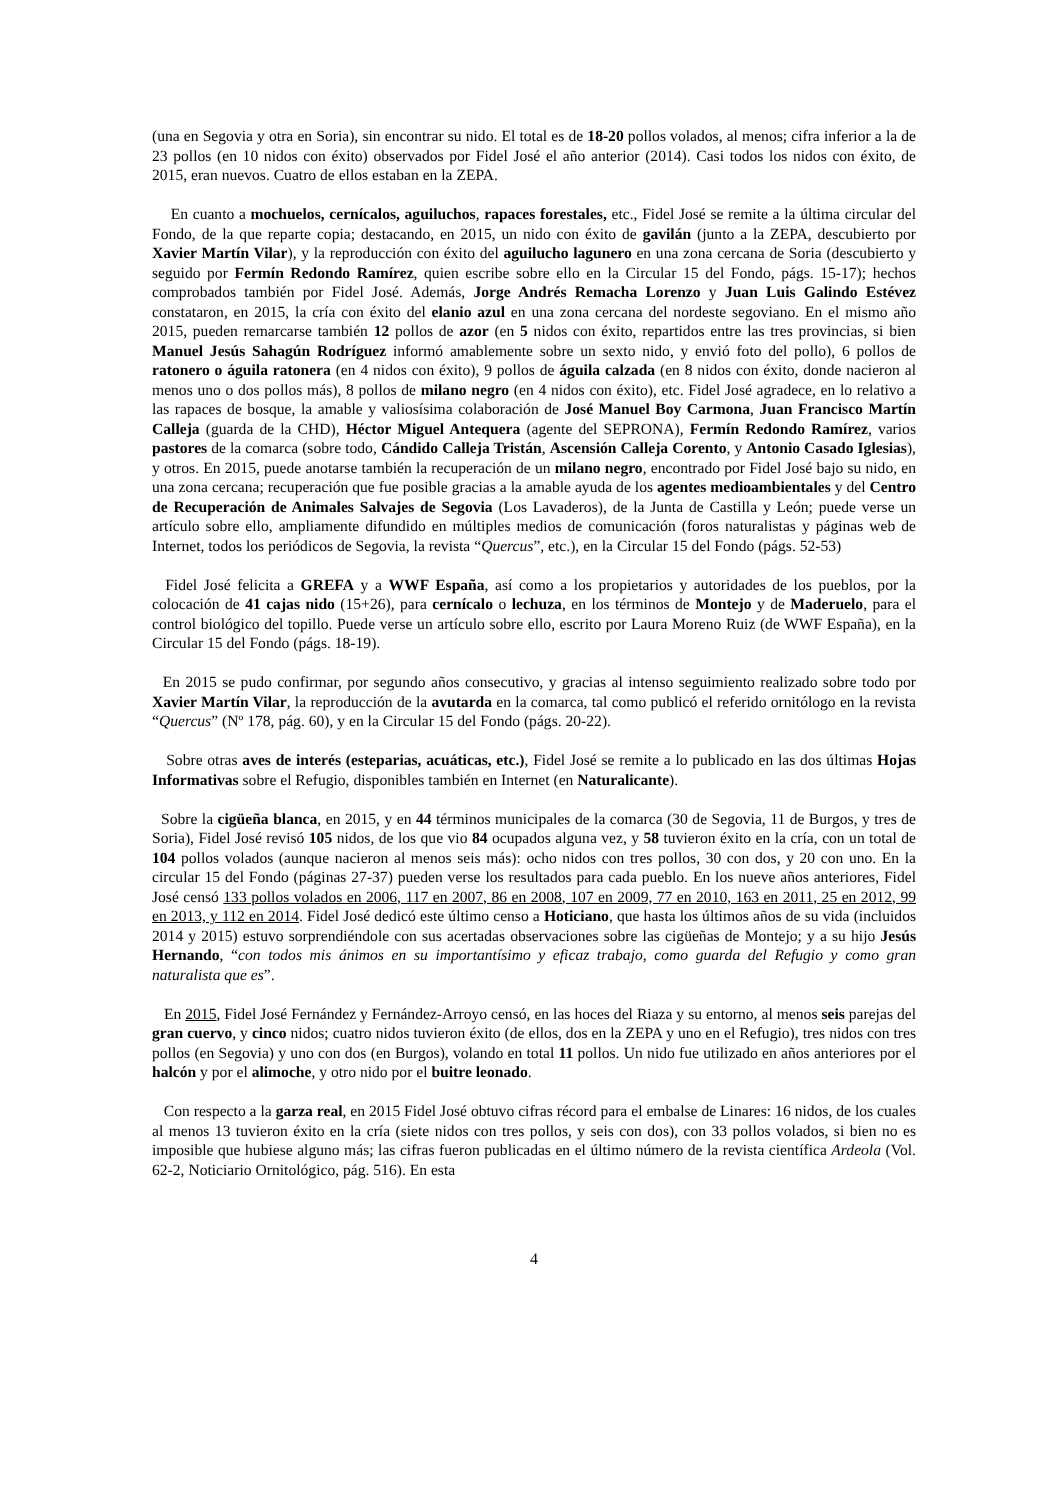(una en Segovia y otra en Soria), sin encontrar su nido. El total es de 18-20 pollos volados, al menos; cifra inferior a la de 23 pollos (en 10 nidos con éxito) observados por Fidel José el año anterior (2014). Casi todos los nidos con éxito, de 2015, eran nuevos. Cuatro de ellos estaban en la ZEPA.
En cuanto a mochuelos, cernícalos, aguiluchos, rapaces forestales, etc., Fidel José se remite a la última circular del Fondo, de la que reparte copia; destacando, en 2015, un nido con éxito de gavilán (junto a la ZEPA, descubierto por Xavier Martín Vilar), y la reproducción con éxito del aguilucho lagunero en una zona cercana de Soria (descubierto y seguido por Fermín Redondo Ramírez, quien escribe sobre ello en la Circular 15 del Fondo, págs. 15-17); hechos comprobados también por Fidel José. Además, Jorge Andrés Remacha Lorenzo y Juan Luis Galindo Estévez constataron, en 2015, la cría con éxito del elanio azul en una zona cercana del nordeste segoviano. En el mismo año 2015, pueden remarcarse también 12 pollos de azor (en 5 nidos con éxito, repartidos entre las tres provincias, si bien Manuel Jesús Sahagún Rodríguez informó amablemente sobre un sexto nido, y envió foto del pollo), 6 pollos de ratonero o águila ratonera (en 4 nidos con éxito), 9 pollos de águila calzada (en 8 nidos con éxito, donde nacieron al menos uno o dos pollos más), 8 pollos de milano negro (en 4 nidos con éxito), etc. Fidel José agradece, en lo relativo a las rapaces de bosque, la amable y valiosísima colaboración de José Manuel Boy Carmona, Juan Francisco Martín Calleja (guarda de la CHD), Héctor Miguel Antequera (agente del SEPRONA), Fermín Redondo Ramírez, varios pastores de la comarca (sobre todo, Cándido Calleja Tristán, Ascensión Calleja Corento, y Antonio Casado Iglesias), y otros. En 2015, puede anotarse también la recuperación de un milano negro, encontrado por Fidel José bajo su nido, en una zona cercana; recuperación que fue posible gracias a la amable ayuda de los agentes medioambientales y del Centro de Recuperación de Animales Salvajes de Segovia (Los Lavaderos), de la Junta de Castilla y León; puede verse un artículo sobre ello, ampliamente difundido en múltiples medios de comunicación (foros naturalistas y páginas web de Internet, todos los periódicos de Segovia, la revista “Quercus”, etc.), en la Circular 15 del Fondo (págs. 52-53)
Fidel José felicita a GREFA y a WWF España, así como a los propietarios y autoridades de los pueblos, por la colocación de 41 cajas nido (15+26), para cernícalo o lechuza, en los términos de Montejo y de Maderuelo, para el control biológico del topillo. Puede verse un artículo sobre ello, escrito por Laura Moreno Ruiz (de WWF España), en la Circular 15 del Fondo (págs. 18-19).
En 2015 se pudo confirmar, por segundo años consecutivo, y gracias al intenso seguimiento realizado sobre todo por Xavier Martín Vilar, la reproducción de la avutarda en la comarca, tal como publicó el referido ornitólogo en la revista “Quercus” (Nº 178, pág. 60), y en la Circular 15 del Fondo (págs. 20-22).
Sobre otras aves de interés (esteparias, acuáticas, etc.), Fidel José se remite a lo publicado en las dos últimas Hojas Informativas sobre el Refugio, disponibles también en Internet (en Naturalicante).
Sobre la cigüeña blanca, en 2015, y en 44 términos municipales de la comarca (30 de Segovia, 11 de Burgos, y tres de Soria), Fidel José revisó 105 nidos, de los que vio 84 ocupados alguna vez, y 58 tuvieron éxito en la cría, con un total de 104 pollos volados (aunque nacieron al menos seis más): ocho nidos con tres pollos, 30 con dos, y 20 con uno. En la circular 15 del Fondo (páginas 27-37) pueden verse los resultados para cada pueblo. En los nueve años anteriores, Fidel José censó 133 pollos volados en 2006, 117 en 2007, 86 en 2008, 107 en 2009, 77 en 2010, 163 en 2011, 25 en 2012, 99 en 2013, y 112 en 2014. Fidel José dedicó este último censo a Hoticiano, que hasta los últimos años de su vida (incluidos 2014 y 2015) estuvo sorprendiéndole con sus acertadas observaciones sobre las cigüeñas de Montejo; y a su hijo Jesús Hernando, “con todos mis ánimos en su importantísimo y eficaz trabajo, como guarda del Refugio y como gran naturalista que es”.
En 2015, Fidel José Fernández y Fernández-Arroyo censó, en las hoces del Riaza y su entorno, al menos seis parejas del gran cuervo, y cinco nidos; cuatro nidos tuvieron éxito (de ellos, dos en la ZEPA y uno en el Refugio), tres nidos con tres pollos (en Segovia) y uno con dos (en Burgos), volando en total 11 pollos. Un nido fue utilizado en años anteriores por el halcón y por el alimoche, y otro nido por el buitre leonado.
Con respecto a la garza real, en 2015 Fidel José obtuvo cifras récord para el embalse de Linares: 16 nidos, de los cuales al menos 13 tuvieron éxito en la cría (siete nidos con tres pollos, y seis con dos), con 33 pollos volados, si bien no es imposible que hubiese alguno más; las cifras fueron publicadas en el último número de la revista científica Ardeola (Vol. 62-2, Noticiario Ornitológico, pág. 516). En esta
4